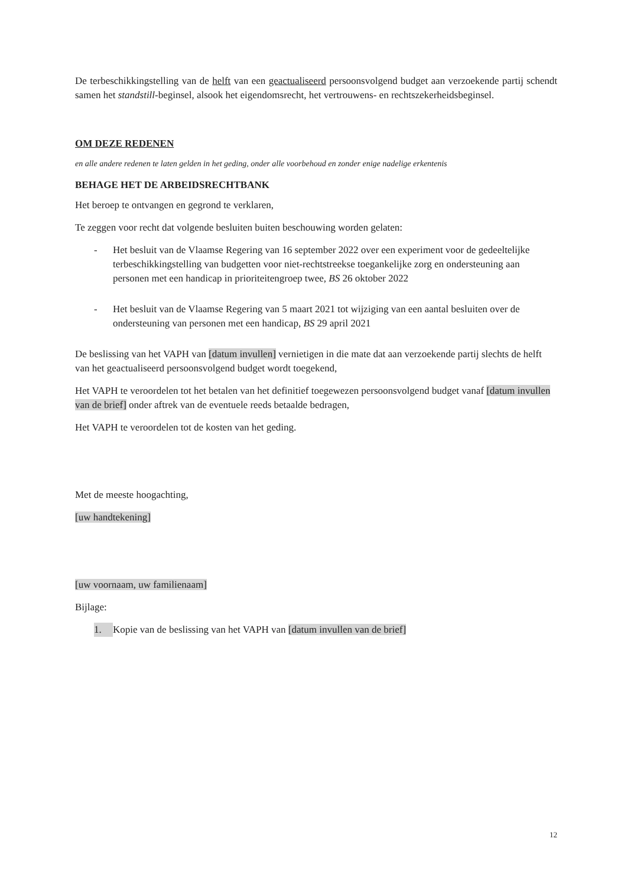De terbeschikkingstelling van de helft van een geactualiseerd persoonsvolgend budget aan verzoekende partij schendt samen het standstill-beginsel, alsook het eigendomsrecht, het vertrouwens- en rechtszekerheidsbeginsel.
OM DEZE REDENEN
en alle andere redenen te laten gelden in het geding, onder alle voorbehoud en zonder enige nadelige erkentenis
BEHAGE HET DE ARBEIDSRECHTBANK
Het beroep te ontvangen en gegrond te verklaren,
Te zeggen voor recht dat volgende besluiten buiten beschouwing worden gelaten:
- Het besluit van de Vlaamse Regering van 16 september 2022 over een experiment voor de gedeeltelijke terbeschikkingstelling van budgetten voor niet-rechtstreekse toegankelijke zorg en ondersteuning aan personen met een handicap in prioriteitengroep twee, BS 26 oktober 2022
- Het besluit van de Vlaamse Regering van 5 maart 2021 tot wijziging van een aantal besluiten over de ondersteuning van personen met een handicap, BS 29 april 2021
De beslissing van het VAPH van [datum invullen] vernietigen in die mate dat aan verzoekende partij slechts de helft van het geactualiseerd persoonsvolgend budget wordt toegekend,
Het VAPH te veroordelen tot het betalen van het definitief toegewezen persoonsvolgend budget vanaf [datum invullen van de brief] onder aftrek van de eventuele reeds betaalde bedragen,
Het VAPH te veroordelen tot de kosten van het geding.
Met de meeste hoogachting,
[uw handtekening]
[uw voornaam, uw familienaam]
Bijlage:
1. Kopie van de beslissing van het VAPH van [datum invullen van de brief]
12